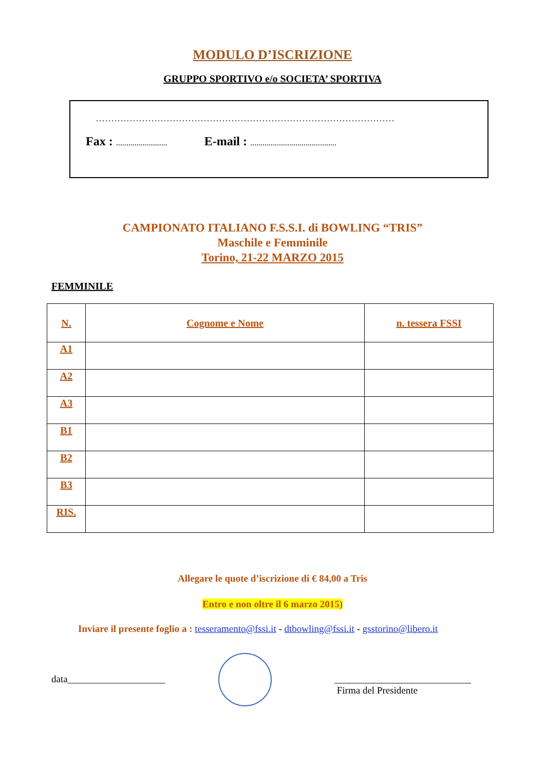MODULO D’ISCRIZIONE
GRUPPO SPORTIVO e/o SOCIETA’ SPORTIVA
.................................................................................................
Fax : ......................... E-mail : ..........................................
CAMPIONATO ITALIANO F.S.S.I. di BOWLING “TRIS”
Maschile e Femminile
Torino, 21-22 MARZO 2015
FEMMINILE
| N. | Cognome e Nome | n. tessera FSSI |
| --- | --- | --- |
| A1 | | |
| A2 | | |
| A3 | | |
| B1 | | |
| B2 | | |
| B3 | | |
| RIS. | | |
Allegare le quote d’iscrizione di € 84,00 a Tris
Entro e non oltre il 6 marzo 2015)
Inviare il presente foglio a : tesseramento@fssi.it - dtbowling@fssi.it - gsstorino@libero.it
data____________________ ____________________________
Firma del Presidente